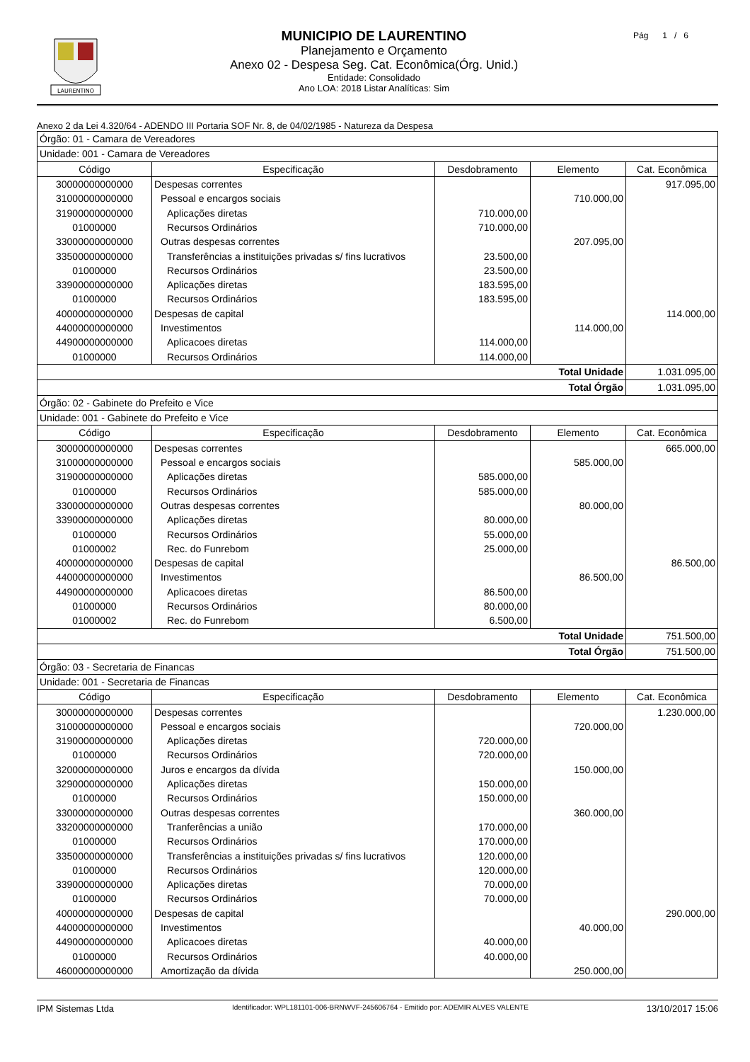LAURENTINO
MUNICIPIO DE LAURENTINO
Planejamento e Orçamento
Anexo 02 - Despesa Seg. Cat. Econômica(Órg. Unid.)
Entidade: Consolidado
Ano LOA: 2018 Listar Analíticas: Sim
Pág 1 / 6
Anexo 2 da Lei 4.320/64 - ADENDO III Portaria SOF Nr. 8, de 04/02/1985 - Natureza da Despesa
| Órgão: 01 - Camara de Vereadores | | | | |
| Unidade: 001 - Camara de Vereadores | | | | |
| Código | Especificação | Desdobramento | Elemento | Cat. Econômica |
| 30000000000000 | Despesas correntes | | | 917.095,00 |
| 31000000000000 | Pessoal e encargos sociais | | 710.000,00 | |
| 31900000000000 | Aplicações diretas | 710.000,00 | | |
| 01000000 | Recursos Ordinários | 710.000,00 | | |
| 33000000000000 | Outras despesas correntes | | 207.095,00 | |
| 33500000000000 | Transferências a instituições privadas s/ fins lucrativos | 23.500,00 | | |
| 01000000 | Recursos Ordinários | 23.500,00 | | |
| 33900000000000 | Aplicações diretas | 183.595,00 | | |
| 01000000 | Recursos Ordinários | 183.595,00 | | |
| 40000000000000 | Despesas de capital | | | 114.000,00 |
| 44000000000000 | Investimentos | | 114.000,00 | |
| 44900000000000 | Aplicacoes diretas | 114.000,00 | | |
| 01000000 | Recursos Ordinários | 114.000,00 | | |
| Total Unidade | | | | 1.031.095,00 |
| Total Órgão | | | | 1.031.095,00 |
| Órgão: 02 - Gabinete do Prefeito e Vice | | | | |
| Unidade: 001 - Gabinete do Prefeito e Vice | | | | |
| Código | Especificação | Desdobramento | Elemento | Cat. Econômica |
| 30000000000000 | Despesas correntes | | | 665.000,00 |
| 31000000000000 | Pessoal e encargos sociais | | 585.000,00 | |
| 31900000000000 | Aplicações diretas | 585.000,00 | | |
| 01000000 | Recursos Ordinários | 585.000,00 | | |
| 33000000000000 | Outras despesas correntes | | 80.000,00 | |
| 33900000000000 | Aplicações diretas | 80.000,00 | | |
| 01000000 | Recursos Ordinários | 55.000,00 | | |
| 01000002 | Rec. do Funrebom | 25.000,00 | | |
| 40000000000000 | Despesas de capital | | | 86.500,00 |
| 44000000000000 | Investimentos | | 86.500,00 | |
| 44900000000000 | Aplicacoes diretas | 86.500,00 | | |
| 01000000 | Recursos Ordinários | 80.000,00 | | |
| 01000002 | Rec. do Funrebom | 6.500,00 | | |
| Total Unidade | | | | 751.500,00 |
| Total Órgão | | | | 751.500,00 |
| Órgão: 03 - Secretaria de Financas | | | | |
| Unidade: 001 - Secretaria de Financas | | | | |
| Código | Especificação | Desdobramento | Elemento | Cat. Econômica |
| 30000000000000 | Despesas correntes | | | 1.230.000,00 |
| 31000000000000 | Pessoal e encargos sociais | | 720.000,00 | |
| 31900000000000 | Aplicações diretas | 720.000,00 | | |
| 01000000 | Recursos Ordinários | 720.000,00 | | |
| 32000000000000 | Juros e encargos da dívida | | 150.000,00 | |
| 32900000000000 | Aplicações diretas | 150.000,00 | | |
| 01000000 | Recursos Ordinários | 150.000,00 | | |
| 33000000000000 | Outras despesas correntes | | 360.000,00 | |
| 33200000000000 | Tranferências a união | 170.000,00 | | |
| 01000000 | Recursos Ordinários | 170.000,00 | | |
| 33500000000000 | Transferências a instituições privadas s/ fins lucrativos | 120.000,00 | | |
| 01000000 | Recursos Ordinários | 120.000,00 | | |
| 33900000000000 | Aplicações diretas | 70.000,00 | | |
| 01000000 | Recursos Ordinários | 70.000,00 | | |
| 40000000000000 | Despesas de capital | | | 290.000,00 |
| 44000000000000 | Investimentos | | 40.000,00 | |
| 44900000000000 | Aplicacoes diretas | 40.000,00 | | |
| 01000000 | Recursos Ordinários | 40.000,00 | | |
| 46000000000000 | Amortização da dívida | | 250.000,00 | |
IPM Sistemas Ltda Identificador: WPL181101-006-BRNWVF-245606764 - Emitido por: ADEMIR ALVES VALENTE 13/10/2017 15:06